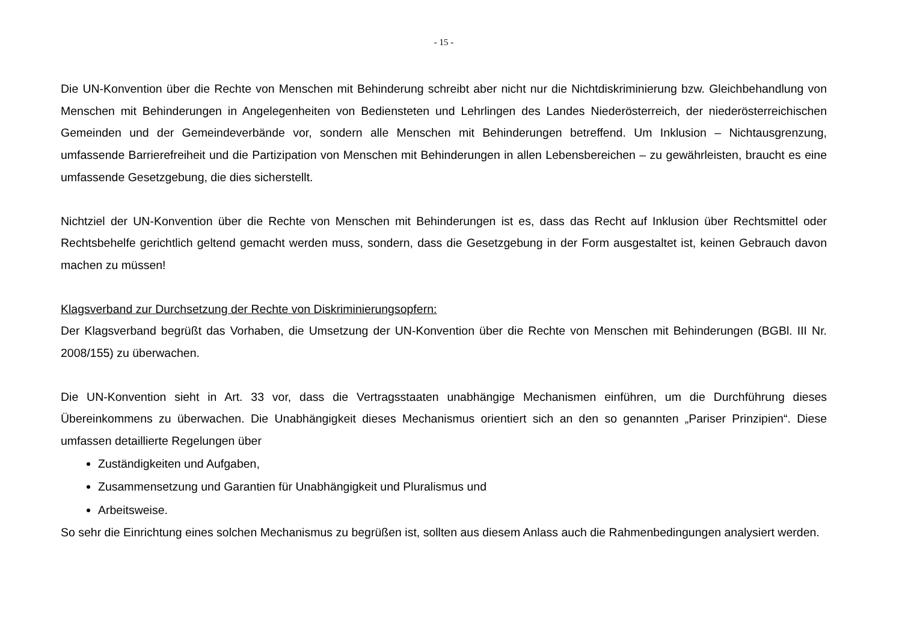- 15 -
Die UN-Konvention über die Rechte von Menschen mit Behinderung schreibt aber nicht nur die Nichtdiskriminierung bzw. Gleichbehandlung von Menschen mit Behinderungen in Angelegenheiten von Bediensteten und Lehrlingen des Landes Niederösterreich, der niederösterreichischen Gemeinden und der Gemeindeverbände vor, sondern alle Menschen mit Behinderungen betreffend. Um Inklusion – Nichtausgrenzung, umfassende Barrierefreiheit und die Partizipation von Menschen mit Behinderungen in allen Lebensbereichen – zu gewährleisten, braucht es eine umfassende Gesetzgebung, die dies sicherstellt.
Nichtziel der UN-Konvention über die Rechte von Menschen mit Behinderungen ist es, dass das Recht auf Inklusion über Rechtsmittel oder Rechtsbehelfe gerichtlich geltend gemacht werden muss, sondern, dass die Gesetzgebung in der Form ausgestaltet ist, keinen Gebrauch davon machen zu müssen!
Klagsverband zur Durchsetzung der Rechte von Diskriminierungsopfern:
Der Klagsverband begrüßt das Vorhaben, die Umsetzung der UN-Konvention über die Rechte von Menschen mit Behinderungen (BGBl. III Nr. 2008/155) zu überwachen.
Die UN-Konvention sieht in Art. 33 vor, dass die Vertragsstaaten unabhängige Mechanismen einführen, um die Durchführung dieses Übereinkommens zu überwachen. Die Unabhängigkeit dieses Mechanismus orientiert sich an den so genannten „Pariser Prinzipien“. Diese umfassen detaillierte Regelungen über
Zuständigkeiten und Aufgaben,
Zusammensetzung und Garantien für Unabhängigkeit und Pluralismus und
Arbeitsweise.
So sehr die Einrichtung eines solchen Mechanismus zu begrüßen ist, sollten aus diesem Anlass auch die Rahmenbedingungen analysiert werden.